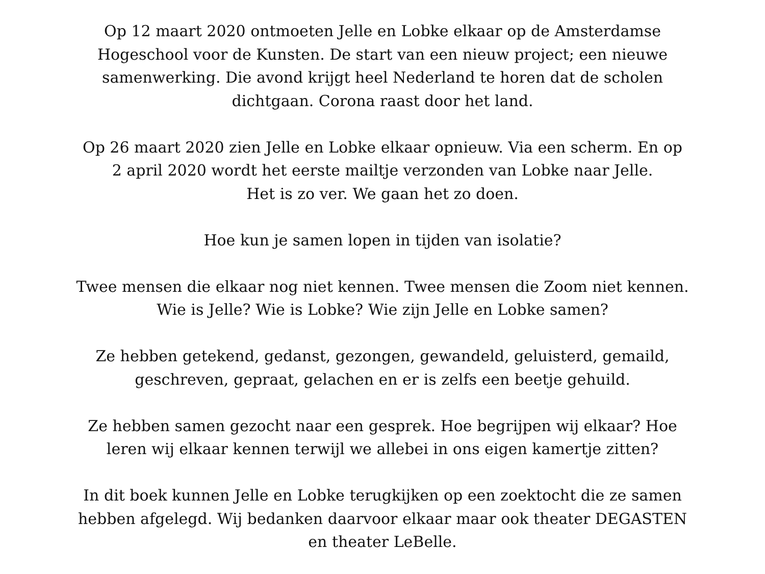Op 12 maart 2020 ontmoeten Jelle en Lobke elkaar op de Amsterdamse
Hogeschool voor de Kunsten. De start van een nieuw project; een nieuwe
samenwerking. Die avond krijgt heel Nederland te horen dat de scholen
dichtgaan. Corona raast door het land.
Op 26 maart 2020 zien Jelle en Lobke elkaar opnieuw. Via een scherm. En op
2 april 2020 wordt het eerste mailtje verzonden van Lobke naar Jelle.
Het is zo ver. We gaan het zo doen.
Hoe kun je samen lopen in tijden van isolatie?
Twee mensen die elkaar nog niet kennen. Twee mensen die Zoom niet kennen.
Wie is Jelle? Wie is Lobke? Wie zijn Jelle en Lobke samen?
Ze hebben getekend, gedanst, gezongen, gewandeld, geluisterd, gemaild,
geschreven, gepraat, gelachen en er is zelfs een beetje gehuild.
Ze hebben samen gezocht naar een gesprek. Hoe begrijpen wij elkaar? Hoe
leren wij elkaar kennen terwijl we allebei in ons eigen kamertje zitten?
In dit boek kunnen Jelle en Lobke terugkijken op een zoektocht die ze samen
hebben afgelegd. Wij bedanken daarvoor elkaar maar ook theater DEGASTEN
en theater LeBelle.